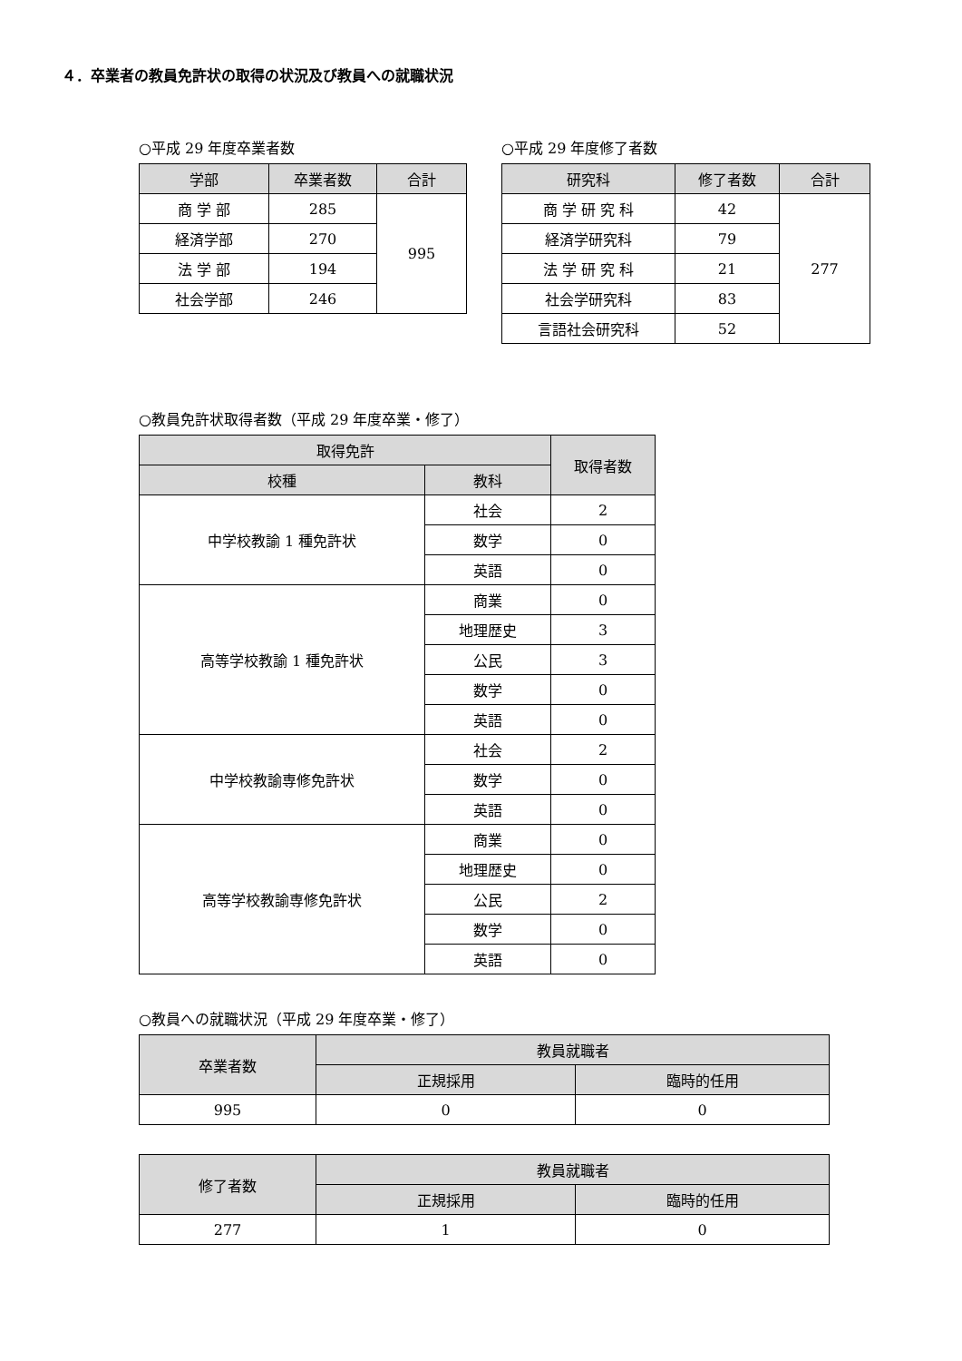４．卒業者の教員免許状の取得の状況及び教員への就職状況
○平成 29 年度卒業者数
| 学部 | 卒業者数 | 合計 |
| --- | --- | --- |
| 商 学 部 | 285 | 995 |
| 経済学部 | 270 | |
| 法 学 部 | 194 | |
| 社会学部 | 246 | |
○平成 29 年度修了者数
| 研究科 | 修了者数 | 合計 |
| --- | --- | --- |
| 商 学 研 究 科 | 42 | 277 |
| 経済学研究科 | 79 | |
| 法 学 研 究 科 | 21 | |
| 社会学研究科 | 83 | |
| 言語社会研究科 | 52 | |
○教員免許状取得者数（平成 29 年度卒業・修了）
| 取得免許 | | 取得者数 |
| --- | --- | --- |
| 校種 | 教科 | |
| 中学校教諭 1 種免許状 | 社会 | 2 |
| | 数学 | 0 |
| | 英語 | 0 |
| 高等学校教諭 1 種免許状 | 商業 | 0 |
| | 地理歴史 | 3 |
| | 公民 | 3 |
| | 数学 | 0 |
| | 英語 | 0 |
| 中学校教諭専修免許状 | 社会 | 2 |
| | 数学 | 0 |
| | 英語 | 0 |
| 高等学校教諭専修免許状 | 商業 | 0 |
| | 地理歴史 | 0 |
| | 公民 | 2 |
| | 数学 | 0 |
| | 英語 | 0 |
○教員への就職状況（平成 29 年度卒業・修了）
| 卒業者数 | 教員就職者 | |
| --- | --- | --- |
| | 正規採用 | 臨時的任用 |
| 995 | 0 | 0 |
| 修了者数 | 教員就職者 | |
| --- | --- | --- |
| | 正規採用 | 臨時的任用 |
| 277 | 1 | 0 |